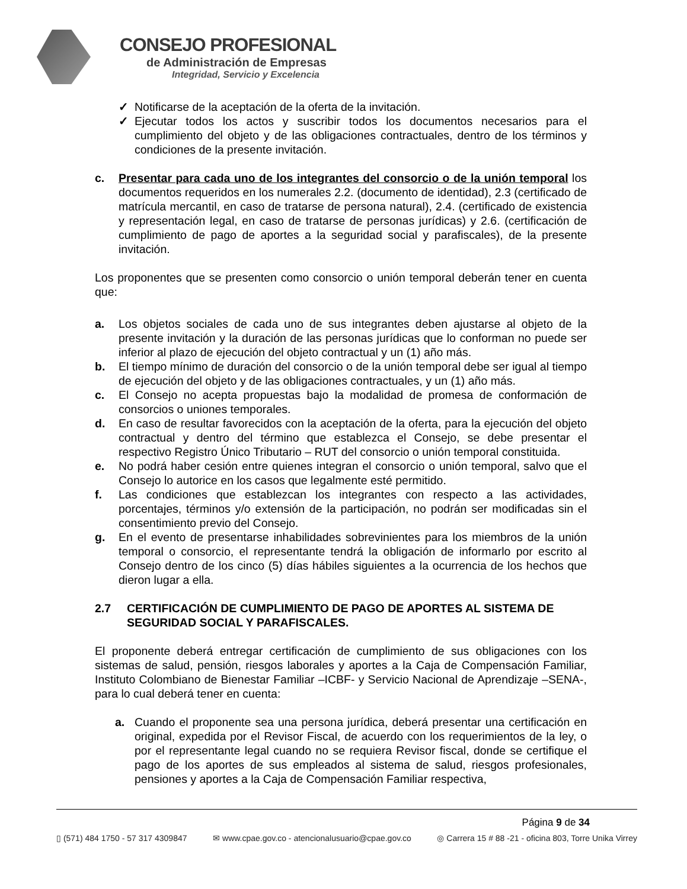CONSEJO PROFESIONAL
de Administración de Empresas
Integridad, Servicio y Excelencia
✓ Notificarse de la aceptación de la oferta de la invitación.
✓ Ejecutar todos los actos y suscribir todos los documentos necesarios para el cumplimiento del objeto y de las obligaciones contractuales, dentro de los términos y condiciones de la presente invitación.
c. Presentar para cada uno de los integrantes del consorcio o de la unión temporal los documentos requeridos en los numerales 2.2. (documento de identidad), 2.3 (certificado de matrícula mercantil, en caso de tratarse de persona natural), 2.4. (certificado de existencia y representación legal, en caso de tratarse de personas jurídicas) y 2.6. (certificación de cumplimiento de pago de aportes a la seguridad social y parafiscales), de la presente invitación.
Los proponentes que se presenten como consorcio o unión temporal deberán tener en cuenta que:
a. Los objetos sociales de cada uno de sus integrantes deben ajustarse al objeto de la presente invitación y la duración de las personas jurídicas que lo conforman no puede ser inferior al plazo de ejecución del objeto contractual y un (1) año más.
b. El tiempo mínimo de duración del consorcio o de la unión temporal debe ser igual al tiempo de ejecución del objeto y de las obligaciones contractuales, y un (1) año más.
c. El Consejo no acepta propuestas bajo la modalidad de promesa de conformación de consorcios o uniones temporales.
d. En caso de resultar favorecidos con la aceptación de la oferta, para la ejecución del objeto contractual y dentro del término que establezca el Consejo, se debe presentar el respectivo Registro Único Tributario – RUT del consorcio o unión temporal constituida.
e. No podrá haber cesión entre quienes integran el consorcio o unión temporal, salvo que el Consejo lo autorice en los casos que legalmente esté permitido.
f. Las condiciones que establezcan los integrantes con respecto a las actividades, porcentajes, términos y/o extensión de la participación, no podrán ser modificadas sin el consentimiento previo del Consejo.
g. En el evento de presentarse inhabilidades sobrevinientes para los miembros de la unión temporal o consorcio, el representante tendrá la obligación de informarlo por escrito al Consejo dentro de los cinco (5) días hábiles siguientes a la ocurrencia de los hechos que dieron lugar a ella.
2.7 CERTIFICACIÓN DE CUMPLIMIENTO DE PAGO DE APORTES AL SISTEMA DE SEGURIDAD SOCIAL Y PARAFISCALES.
El proponente deberá entregar certificación de cumplimiento de sus obligaciones con los sistemas de salud, pensión, riesgos laborales y aportes a la Caja de Compensación Familiar, Instituto Colombiano de Bienestar Familiar –ICBF- y Servicio Nacional de Aprendizaje –SENA-, para lo cual deberá tener en cuenta:
a. Cuando el proponente sea una persona jurídica, deberá presentar una certificación en original, expedida por el Revisor Fiscal, de acuerdo con los requerimientos de la ley, o por el representante legal cuando no se requiera Revisor fiscal, donde se certifique el pago de los aportes de sus empleados al sistema de salud, riesgos profesionales, pensiones y aportes a la Caja de Compensación Familiar respectiva,
Página 9 de 34
▯ (571) 484 1750 - 57 317 4309847 ✉ www.cpae.gov.co - atencionalusuario@cpae.gov.co ◎ Carrera 15 # 88 -21 - oficina 803, Torre Unika Virrey